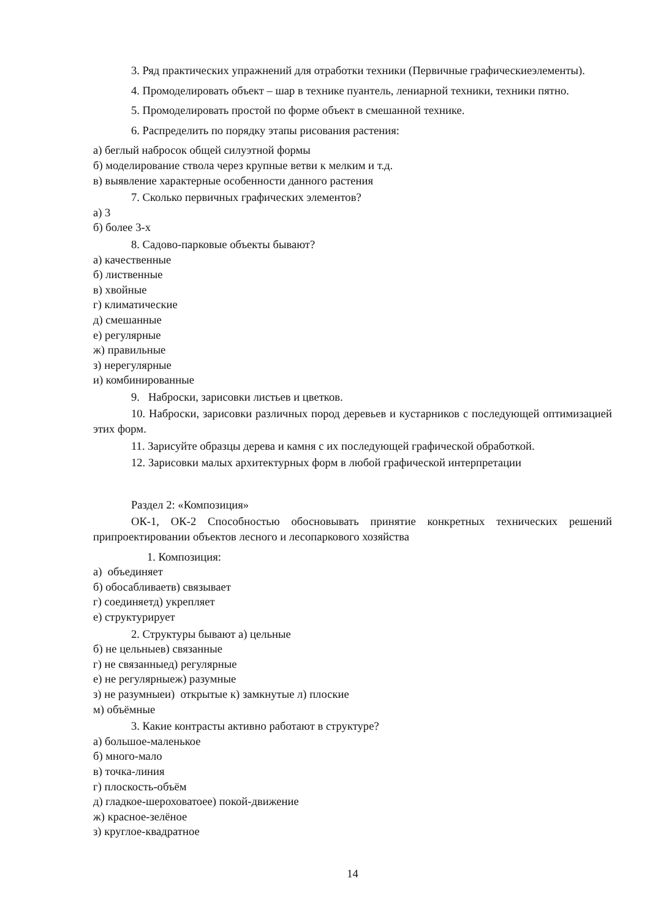3. Ряд практических упражнений для отработки техники (Первичные графические­элементы).
4. Промоделировать объект – шар в технике пуантель, лениарной техники, техники пятно.
5. Промоделировать простой по форме объект в смешанной технике.
6. Распределить по порядку этапы рисования растения:
а) беглый набросок общей силуэтной формы
б) моделирование ствола через крупные ветви к мелким и т.д.
в) выявление характерные особенности данного растения
7. Сколько первичных графических элементов?
а) 3
б) более 3-х
8. Садово-парковые объекты бывают?
а) качественные
б) лиственные
в) хвойные
г) климатические
д) смешанные
е) регулярные
ж) правильные
з) нерегулярные
и) комбинированные
9. Наброски, зарисовки листьев и цветков.
10. Наброски, зарисовки различных пород деревьев и кустарников с последующей оптимизацией этих форм.
11. Зарисуйте образцы дерева и камня с их последующей графической обработкой.
12. Зарисовки малых архитектурных форм в любой графической интерпретации
Раздел 2: «Композиция»
ОК-1, ОК-2 Способностью обосновывать принятие конкретных технических решений припроектировании объектов лесного и лесопаркового хозяйства
1. Композиция:
а) объединяет
б) обосабливаетв) связывает
г) соединяетд) укрепляет
е) структурирует
2. Структуры бывают а) цельные
б) не цельныев) связанные
г) не связанныед) регулярные
е) не регулярныеж) разумные
з) не разумныеи) открытые к) замкнутые л) плоские
м) объёмные
3. Какие контрасты активно работают в структуре?
а) большое-маленькое
б) много-мало
в) точка-линия
г) плоскость-объём
д) гладкое-шероховатоее) покой-движение
ж) красное-зелёное
з) круглое-квадратное
14